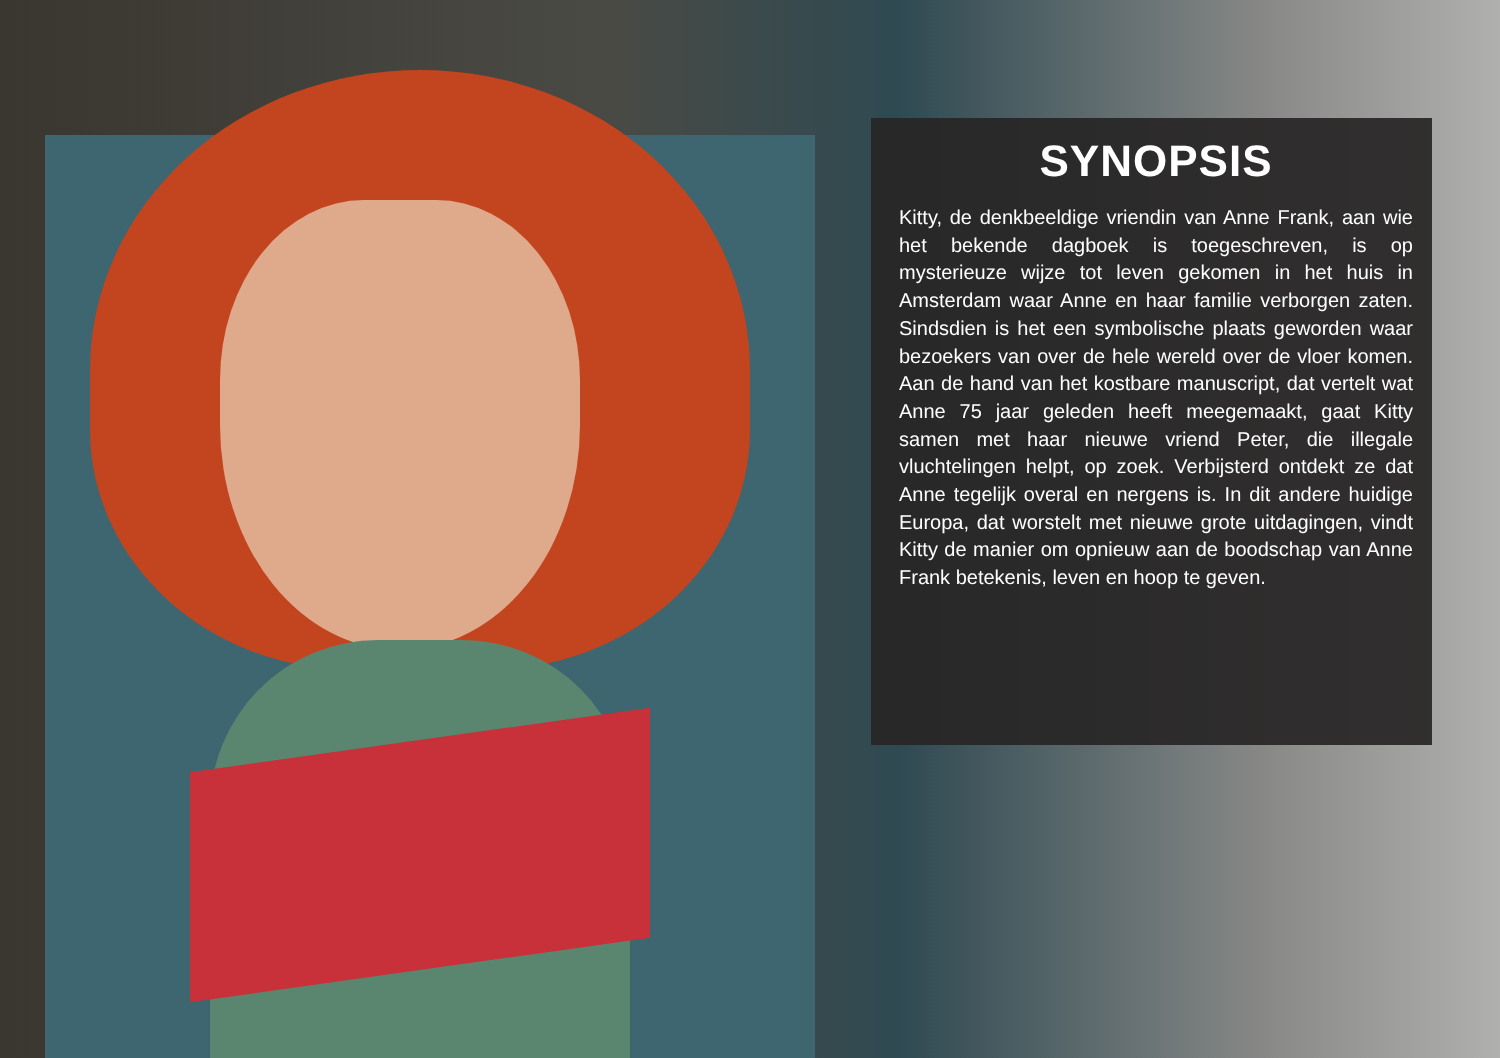SYNOPSIS
Kitty, de denkbeeldige vriendin van Anne Frank, aan wie het bekende dagboek is toegeschreven, is op mysterieuze wijze tot leven gekomen in het huis in Amsterdam waar Anne en haar familie verborgen zaten. Sindsdien is het een symbolische plaats geworden waar bezoekers van over de hele wereld over de vloer komen. Aan de hand van het kostbare manuscript, dat vertelt wat Anne 75 jaar geleden heeft meegemaakt, gaat Kitty samen met haar nieuwe vriend Peter, die illegale vluchtelingen helpt, op zoek. Verbijsterd ontdekt ze dat Anne tegelijk overal en nergens is. In dit andere huidige Europa, dat worstelt met nieuwe grote uitdagingen, vindt Kitty de manier om opnieuw aan de boodschap van Anne Frank betekenis, leven en hoop te geven.